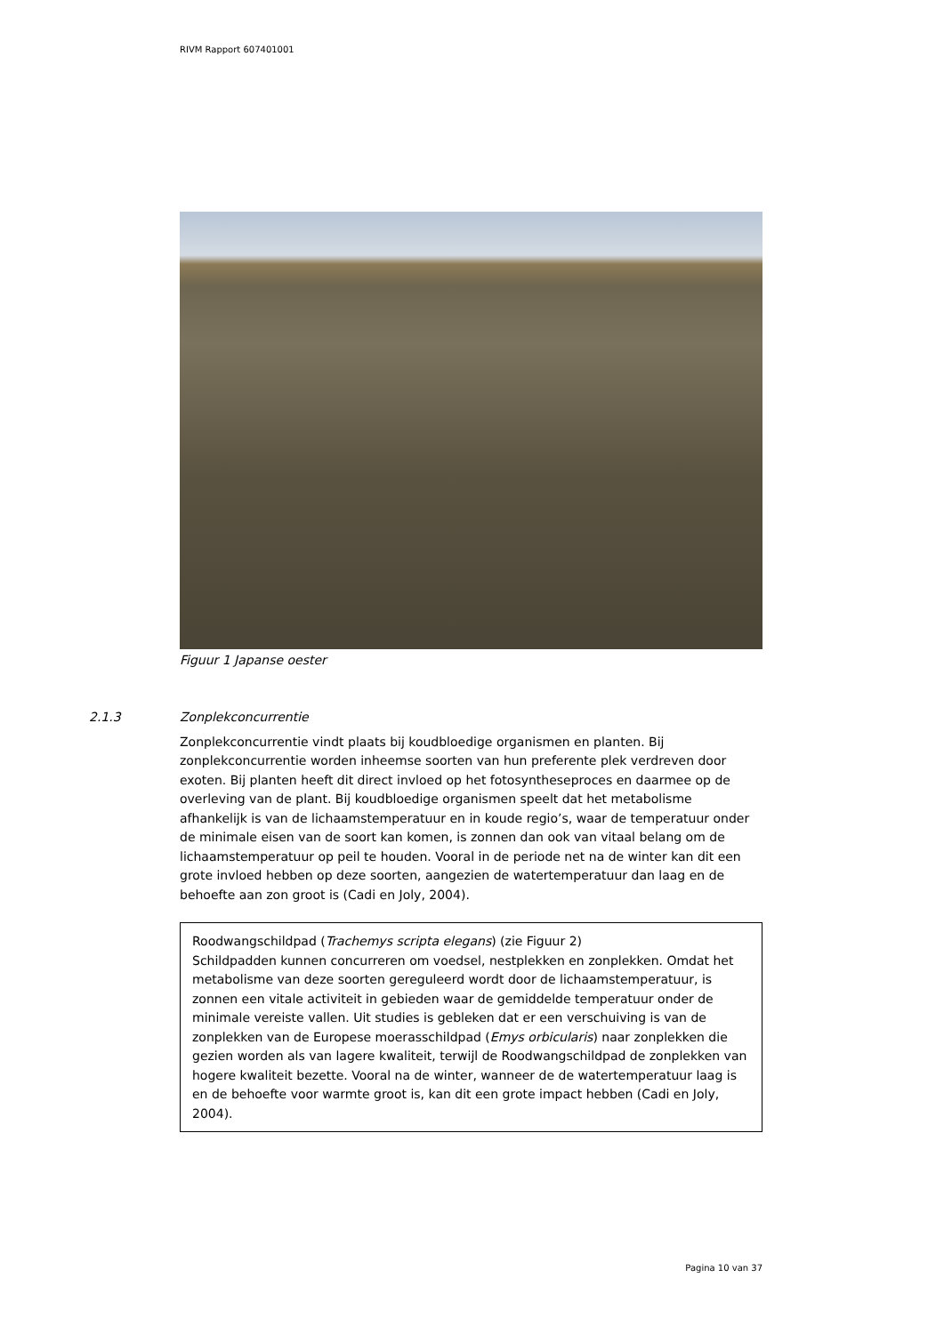RIVM Rapport 607401001
Figuur 1 Japanse oester
2.1.3 Zonplekconcurrentie
Zonplekconcurrentie vindt plaats bij koudbloedige organismen en planten. Bij zonplekconcurrentie worden inheemse soorten van hun preferente plek verdreven door exoten. Bij planten heeft dit direct invloed op het fotosyntheseproces en daarmee op de overleving van de plant. Bij koudbloedige organismen speelt dat het metabolisme afhankelijk is van de lichaamstemperatuur en in koude regio’s, waar de temperatuur onder de minimale eisen van de soort kan komen, is zonnen dan ook van vitaal belang om de lichaamstemperatuur op peil te houden. Vooral in de periode net na de winter kan dit een grote invloed hebben op deze soorten, aangezien de watertemperatuur dan laag en de behoefte aan zon groot is (Cadi en Joly, 2004).
Roodwangschildpad (Trachemys scripta elegans) (zie Figuur 2)
Schildpadden kunnen concurreren om voedsel, nestplekken en zonplekken. Omdat het metabolisme van deze soorten gereguleerd wordt door de lichaamstemperatuur, is zonnen een vitale activiteit in gebieden waar de gemiddelde temperatuur onder de minimale vereiste vallen. Uit studies is gebleken dat er een verschuiving is van de zonplekken van de Europese moerasschildpad (Emys orbicularis) naar zonplekken die gezien worden als van lagere kwaliteit, terwijl de Roodwangschildpad de zonplekken van hogere kwaliteit bezette. Vooral na de winter, wanneer de de watertemperatuur laag is en de behoefte voor warmte groot is, kan dit een grote impact hebben (Cadi en Joly, 2004).
Pagina 10 van 37